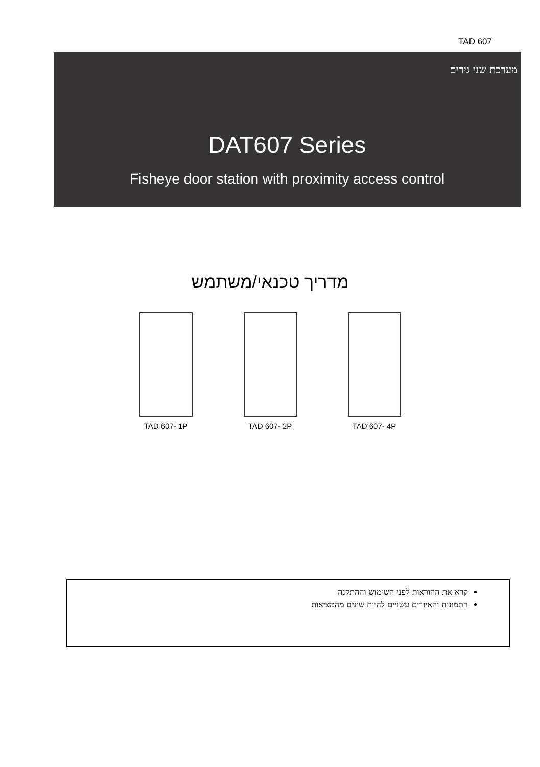TAD 607
מערכת שני גידים
DAT607 Series
Fisheye door station with proximity access control
מדריך טכנאי/משתמש
TAD 607- 1P TAD 607- 2P TAD 607- 4P
קרא את ההוראות לפני השימוש וההתקנה
התמונות והאיורים עשויים להיות שונים מהמציאות